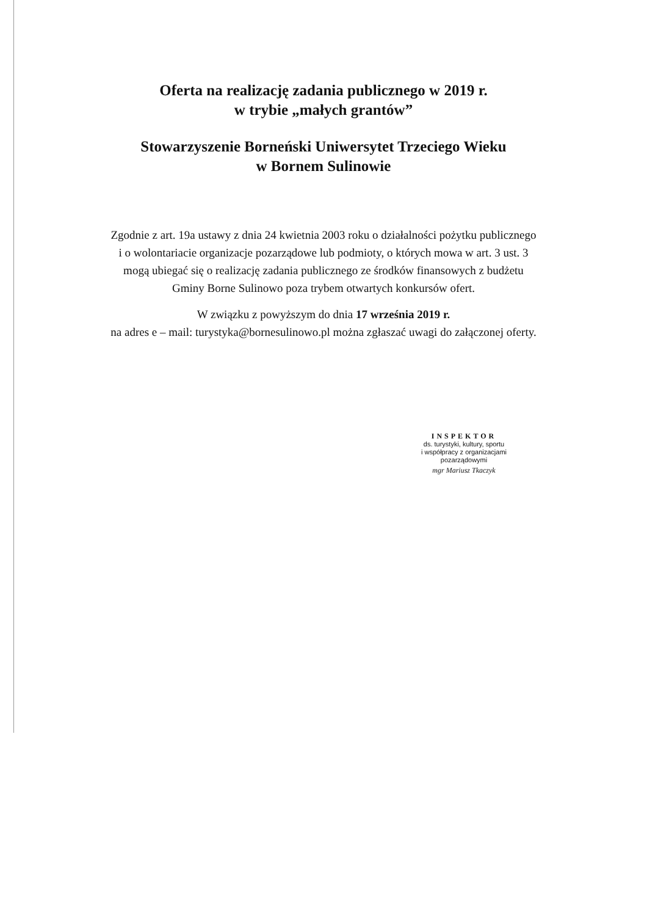Oferta na realizację zadania publicznego w 2019 r.
w trybie „małych grantów”
Stowarzyszenie Borneński Uniwersytet Trzeciego Wieku
w Bornem Sulinowie
Zgodnie z art. 19a ustawy z dnia 24 kwietnia 2003 roku o działalności pożytku publicznego
i o wolontariacie organizacje pozarządowe lub podmioty, o których mowa w art. 3 ust. 3
mogą ubiegać się o realizację zadania publicznego ze środków finansowych z budżetu
Gminy Borne Sulinowo poza trybem otwartych konkursów ofert.
W związku z powyższym do dnia 17 września 2019 r.
na adres e – mail: turystyka@bornesulinowo.pl można zgłaszać uwagi do załączonej oferty.
INSPEKTOR
ds. turystyki, kultury, sportu
i współpracy z organizacjami
pozarządowymi
mgr Mariusz Tkaczyk